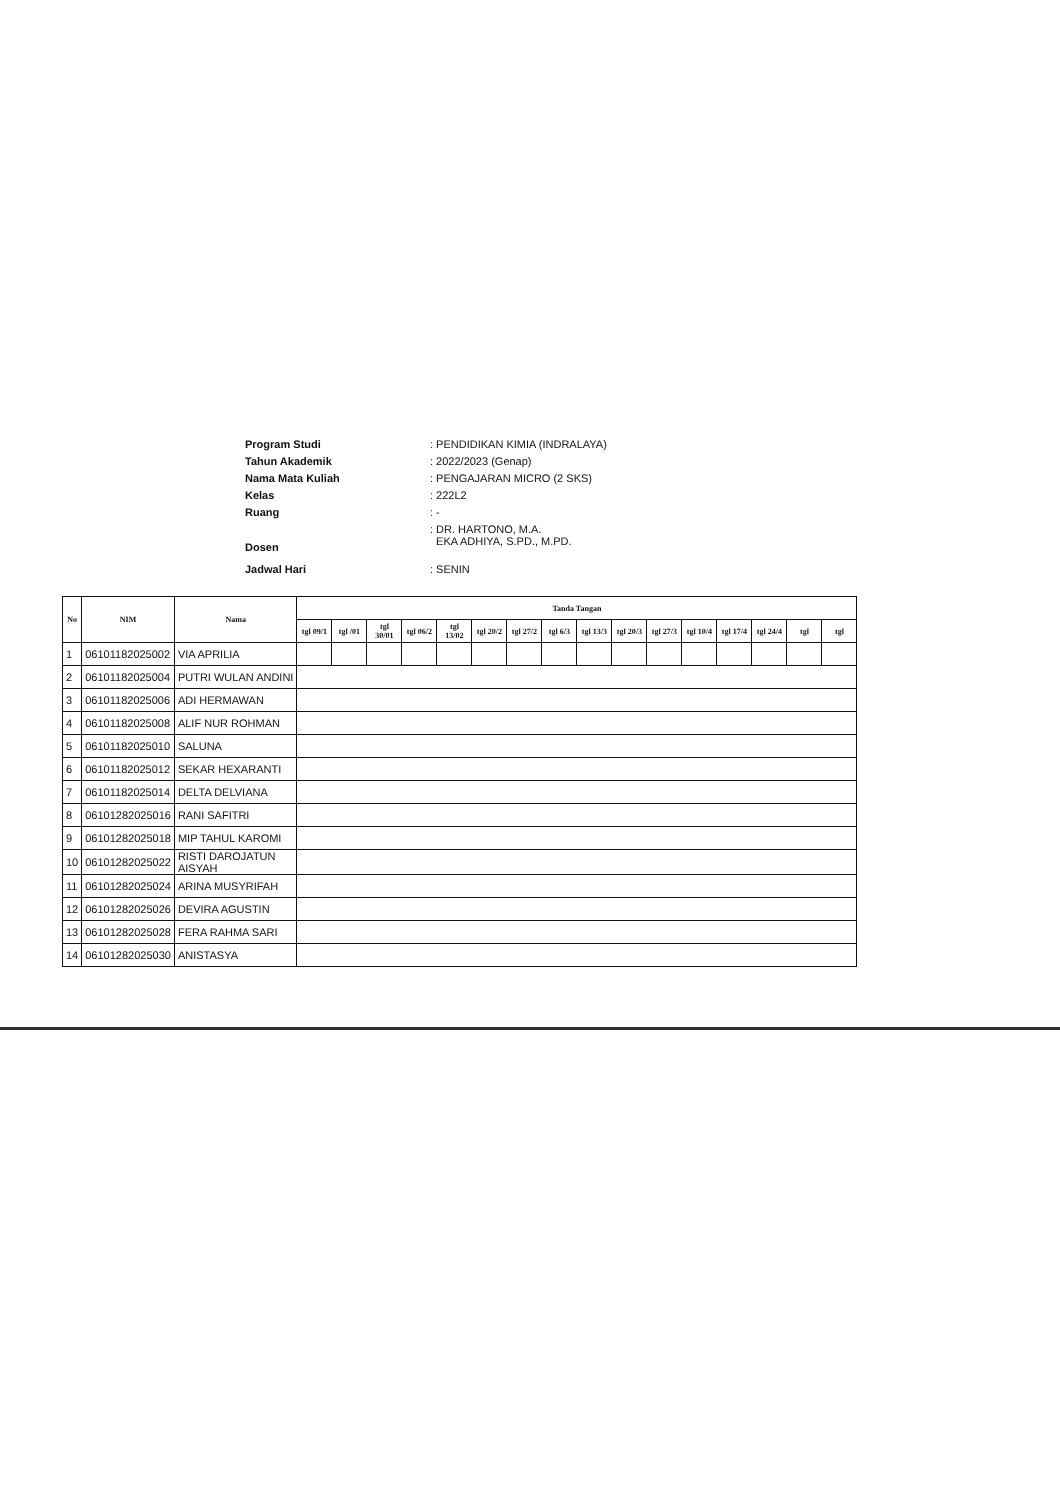Program Studi: PENDIDIKAN KIMIA (INDRALAYA)
Tahun Akademik: 2022/2023 (Genap)
Nama Mata Kuliah: PENGAJARAN MICRO (2 SKS)
Kelas: 222L2
Ruang: -
Dosen: DR. HARTONO, M.A.
EKA ADHIYA, S.PD., M.PD.
Jadwal Hari: SENIN
| No | NIM | Nama | Tanda Tangan | | | | | | | | | | | | | | | |
| --- | --- | --- | --- | --- | --- | --- | --- | --- | --- | --- | --- | --- | --- | --- | --- | --- | --- | --- |
| | | | tgl 09/1 | tgl /01 | tgl 30/01 | tgl 06/2 | tgl 13/02 | tgl 20/2 | tgl 27/2 | tgl 6/3 | tgl 13/3 | tgl 20/3 | tgl 27/3 | tgl 10/4 | tgl 17/4 | tgl 24/4 | tgl | tgl |
| 1 | 06101182025002 | VIA APRILIA | | | | | | | | | | | | | | | | |
| 2 | 06101182025004 | PUTRI WULAN ANDINI | | | | | | | | | | | | | | | | |
| 3 | 06101182025006 | ADI HERMAWAN | | | | | | | | | | | | | | | | |
| 4 | 06101182025008 | ALIF NUR ROHMAN | | | | | | | | | | | | | | | | |
| 5 | 06101182025010 | SALUNA | | | | | | | | | | | | | | | | |
| 6 | 06101182025012 | SEKAR HEXARANTI | | | | | | | | | | | | | | | | |
| 7 | 06101182025014 | DELTA DELVIANA | | | | | | | | | | | | | | | | |
| 8 | 06101282025016 | RANI SAFITRI | | | | | | | | | | | | | | | | |
| 9 | 06101282025018 | MIP TAHUL KAROMI | | | | | | | | | | | | | | | | |
| 10 | 06101282025022 | RISTI DAROJATUN AISYAH | | | | | | | | | | | | | | | | |
| 11 | 06101282025024 | ARINA MUSYRIFAH | | | | | | | | | | | | | | | | |
| 12 | 06101282025026 | DEVIRA AGUSTIN | | | | | | | | | | | | | | | | |
| 13 | 06101282025028 | FERA RAHMA SARI | | | | | | | | | | | | | | | | |
| 14 | 06101282025030 | ANISTASYA | | | | | | | | | | | | | | | | |